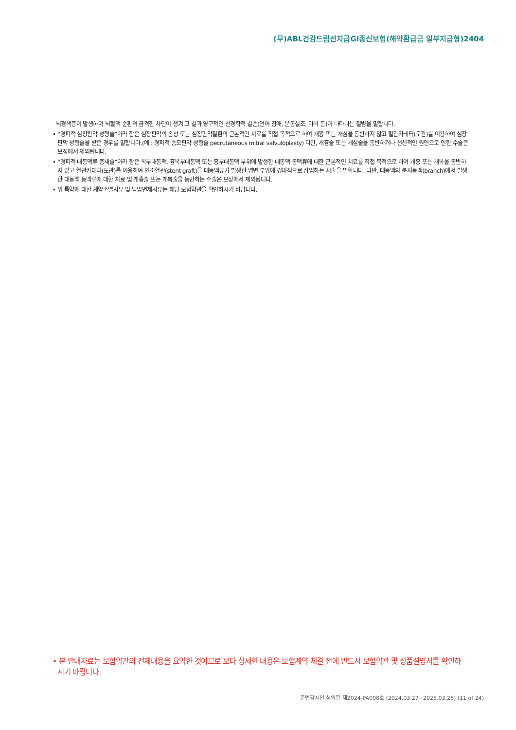(무)ABL건강드림선지급GI종신보험(해약환급금 일부지급형)2404
뇌경색증이 발생하여 뇌혈액 순환의 급격한 차단이 생겨 그 결과 영구적인 신경학적 결손(언어 장애, 운동실조, 마비 등)이 나타나는 질병을 말합니다.
• “경피적 심장판막 성형술”이라 함은 심장판막의 손상 또는 심장판막질환의 근본적인 치료를 직접 목적으로 하여 개흉 또는 개심을 동반하지 않고 혈관카테터(도관)를 이용하여 심장판막 성형술을 받은 경우를 말합니다.(예 : 경피적 승모판막 성형술 pecrutaneous mitral valvuloplasty) 다만, 개흉술 또는 개심술을 동반하거나 선천적인 원인으로 인한 수술은 보장에서 제외됩니다.
• “경피적 대동맥류 중재술”이라 함은 복부대동맥, 흉복부대동맥 또는 흉부대동맥 부위에 발생한 대동맥 동맥류에 대한 근본적인 치료를 직접 목적으로 하여 개흉 또는 개복을 동반하지 않고 혈관카테터(도관)를 이용하여 인조혈관(stent graft)을 대동맥류가 발생한 병변 부위에 경피적으로 삽입하는 시술을 말합니다. 다만, 대동맥의 분지동맥(branch)에서 발생한 대동맥 동맥류에 대한 치료 및 개흉술 또는 개복술을 동반하는 수술은 보장에서 제외됩니다.
• 위 특약에 대한 계약소멸사유 및 납입면제사유는 해당 보험약관을 확인하시기 바랍니다.
• 본 안내자료는 보험약관의 전체내용을 요약한 것이므로 보다 상세한 내용은 보험계약 체결 전에 반드시 보험약관 및 상품설명서를 확인하시기 바랍니다.
준법감시인 심의필 제2024-PA098호 (2024.03.27~2025.03.26) (11 of 24)